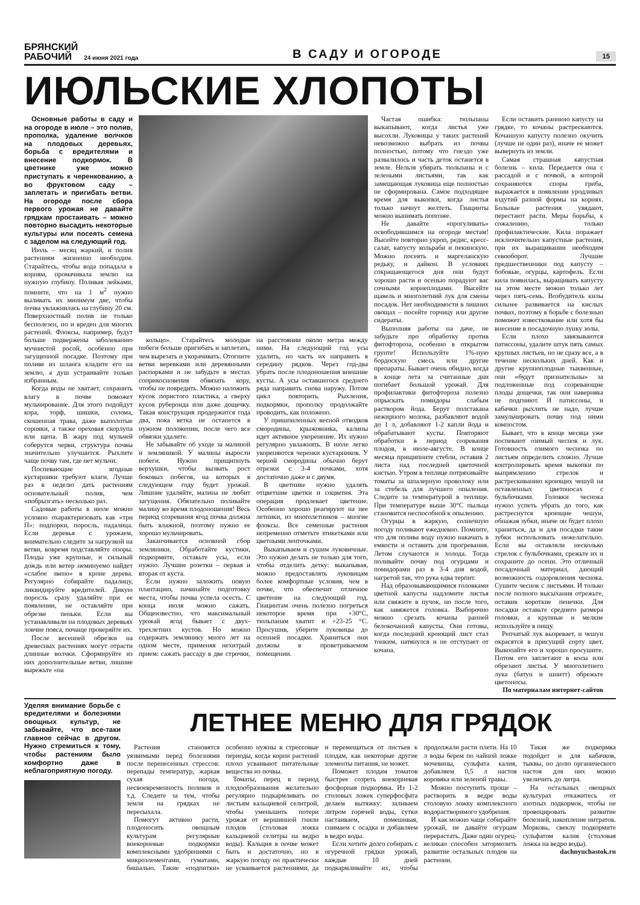БРЯНСКИЙ
РАБОЧИЙ
24 июня 2021 года
В САДУ И ОГОРОДЕ
15
ИЮЛЬСКИЕ ХЛОПОТЫ
Основные работы в саду и на огороде в июле – это полив, прополка, удаление волчков на плодовых деревьях, борьба с вредителями и внесение подкормок. В цветнике уже можно приступать к черенкованию, а во фруктовом саду – заплетать и пригибать ветви. На огороде после сбора первого урожая не давайте грядкам простаивать – можно повторно высадить некоторые культуры или посеять семена с заделом на следующий год.
Июль – месяц жаркий, и полив растениям жизненно необходим. Старайтесь, чтобы вода попадала к корням, промачивала землю на нужную глубину. Поливая лейками, помните, что на 1 м<sup>2</sup> нужно выливать их минимум две, чтобы почва увлажнилась на глубину 20 см. Поверхностный полив не только бесполезен, но и вреден для многих растений. Флоксы, например, будут больше подвержены заболеванию мучнистой росой, особенно при загущенной посадке. Поэтому при поливе из шланга кладите его на землю, а душ устраивайте только избранным.
Когда воды не хватает, сохранить влагу в почве поможет мульчирование. Для этого подойдут кора, торф, шишки, солома, скошенная трава, даже выполотые сорняки, а также ореховая скорлупа или щепа. В жару под мульчей соберутся черви, структура почвы значительно улучшится. Рыхлите чаще почву там, где нет мульчи.
Поспевающие ягодные кустарники требуют влаги. Лучше раз в неделю дать растениям основательный полив, чем «побрызгать» несколько раз.
Садовые работы в июле можно условно охарактеризовать как «три П»: подпорки, поросль, падалица. Если деревья с урожаем, внимательно следите за нагрузкой на ветви, вовремя подставляйте опоры. Плоды уже крупные, и сильный дождь или ветер неминуемо найдет «слабое звено» в кроне дерева. Регулярно собирайте падалицу, ликвидируйте вредителей. Дикую поросль сразу удаляйте при ее появлении, не оставляйте при обрезке пеньки. Если вы устанавливали на плодовых деревьях ловчие пояса, почаще проверяйте их.
После весенней обрезки на древесных растениях могут отрасти длинные волчки. Сформируйте из них дополнительные ветви, лишние вырежьте «на
кольцо». Старайтесь молодые побеги больше пригибать и заплетать, чем вырезать и укорачивать. Отогните ветви веревками или деревянными распорками и не забудьте в местах соприкосновения обвязать кору, чтобы не повредить. Можно наложить кусок пористого пластика, а сверху кусок рубероида или даже дощечку. Такая конструкция продержится года два, пока ветка не останется в нужном положении, после чего все обвязки удалите.
Не забывайте об уходе за малиной и земляникой. У малины выросли побеги. Нужно прищипнуть верхушки, чтобы вызвать рост боковых побегов, на которых в следующем году будет урожай. Лишние удаляйте, малина не любит загущения. Обязательно поливайте малину во время плодоношения! Весь период созревания ягод почва должна быть влажной, поэтому нужно ее хорошо мульчировать.
Заканчивается основной сбор земляники. Обработайте кустики, подкормите, оставьте усы, если нужно. Лучшие розетки – первая и вторая от куста.
Если нужно заложить новую плантацию, начинайте подготовку места, чтобы почва успела осесть. С конца июля можно сажать. Общеизвестно, что максимальный урожай ягод бывает с двух-трехлетних кустов. Но можно содержать землянику много лет на одном месте, применяя нехитрый прием: сажать рассаду в две строчки, на расстоянии около метра между ними. На следующий год усы удалить, но часть их направить в середину рядков. Через год-два убрать после плодоношения внешние кусты. А усы оставшегося среднего ряда направить снова наружу. Потом цикл повторить. Рыхления, подкормки, прополку продолжайте проводить, как положено.
У пришпиленных весной отводков смородины, крыжовника, калины идет активное укоренение. Их нужно регулярно увлажнять. В июле легко укореняются черенки кустарников. У черной смородины обычно берут отрезки с 3-4 почками, хотя достаточно даже и с двумя.
В цветнике нужно удалять отцветшие цветки и соцветия. Эта операция продлевает цветение. Особенно хорошо реагируют на нее летники, из многолетников – многие флоксы. Все семенные растения непременно отметьте этикетками или цветными ленточками.
Выкапываем и сушим луковичные. Это нужно делать не только для того, чтобы отделить детку: выкапывая, можно предоставлять луковицам более комфортные условия, чем в почве, что обеспечит отличное цветение на следующий год. Гиацинтам очень полезно погреться некоторое время при +30°С, тюльпанам хватит и +23-25 °С. Просушив, уберите луковицы до осенней посадки. Храниться они должны в проветриваемом помещении.
Частая ошибка: тюльпаны выкапывают, когда листья уже высохли. Луковицы у таких растений невозможно выбрать из почвы полностью, потому что гнездо уже развалилось и часть деток останется в земле. Нельзя убирать тюльпаны и с зелеными листьями, так как замещающая луковица еще полностью не сформирована. Самое подходящее время для выкопки, когда листья только начнут желтеть. Гиацинты можно вынимать попозже.
Не давайте «прогуливать» освободившимся на огороде местам! Высейте повторно укроп, редис, кресс-салат, капусту кольраби и пекинскую. Можно посеять и маргеланскую редьку, и дайкон. В условиях сокращающегося дня они будут хорошо расти и осенью порадуют вас сочными корнеплодами. Высейте щавель и многолетний лук для смены посадок. Нет необходимости в лишних овощах – посейте горчицу или другие сидераты.
Выполняя работы на даче, не забудьте про обработку против фитофтороза, особенно в открытом грунте! Используйте 1%-ную бордоскую смесь или другие препараты. Бывает очень обидно, когда в конце лета за считанные дни погибает большой урожай. Для профилактики фитофтороза полезно опрыскать помидоры слабым раствором йода. Берут полстакана нежирного молока, разбавляют водой до 1 л, добавляют 1-2 капли йода и обрабатывают кусты. Повторяют обработки в период созревания плодов, в июле-августе. В конце месяца прищипните стебли, оставив 2 листа над последней цветочной кистью. Утром в теплице потряхивайте томаты за шпалерную проволоку или за стебель для лучшего опыления. Следите за температурой в теплице. При температуре выше 30°С пыльца становится неспособной к опылению.
Огурцы в жаркую, солнечную погоду поливают ежедневно. Помните, что для полива воду нужно накачать в емкости и оставить для прогревания. Летом случаются и холода. Тогда поливайте почву под огурцами и помидорами раз в 3-4 дня водой, нагретой так, что рука едва терпит.
Над образовывающимися головками цветной капусты надломите листья или свяжите в пучок, но после того, как завяжется головка. Выборочно можно срезать кочаны ранней белокочанной капусты. Они готовы, когда последний кроющий лист стал тонким, натянулся и не отступает от кочана.
Если оставить раннюю капусту на грядке, то кочаны растрескаются. Кочанную капусту полезно окучить (лучше не один раз), иначе ее может вывернуть из земли.
Самая страшная капустная болезнь – кила. Передается она с рассадой и с почвой, в которой сохраняются споры гриба, выражается в появлении уродливых вздутий разной формы на корнях. Больные растения увядают, перестают расти. Меры борьбы, к сожалению, только профилактические. Кила поражает исключительно капустные растения, при их выращивании необходим севооборот. Лучшие предшественники под капусту – бобовые, огурцы, картофель. Если кила появилась, выращивать капусту на этом месте можно только лет через пять-семь. Возбудитель килы сильнее развивается на кислых почвах, поэтому в борьбе с болезнью поможет известкование или хотя бы внесение в посадочную лунку золы.
Если плохо завязываются патиссоны, удалите штук пять самых крупных листьев, но не сразу все, а в течение нескольких дней. Как и другие крупноплодные тыквенные, они «будут признательны» за подложенные под созревающие плоды дощечки, так они наверняка не подгниют. И патиссоны, и кабачки рыхлить не надо, лучше замульчировать почву под ними компостом.
Бывает, что в конце месяца уже поспевают озимый чеснок и лук. Готовность озимого чеснока по листьям определить сложно. Лучше контролировать время выкопки по выпрямлению стрелок и растрескиванию кроющих чешуй на оставленных цветоносах с бульбочками. Головки чеснока нужно успеть убрать до того, как растреснутся кроющие чешуи, обнажая зубки, иначе он будет плохо храниться, да и для посадки такие зубки использовать нежелательно. Если вы оставляли несколько стрелок с бульбочками, срежьте их и сохраните до осени. Это отличный посадочный материал, дающий возможность оздоровления чеснока. Сушите чеснок с листьями. И только после полного высыхания отрежьте, оставив короткие пенечки. Для посадки оставьте среднего размера головки, а крупные и мелкие используйте в пищу.
Репчатый лук вызревает, и чешуи окрасятся в присущий сорту цвет. Выкопайте его и хорошо просушите. Потом его заплетают в косы или обрезают листья. У многолетнего лука (батун и шнитт) обрежьте цветоносы.
По материалам интернет-сайтов
Уделяя внимание борьбе с вредителями и болезнями овощных культур, не забывайте, что все-таки главное сейчас в другом. Нужно стремиться к тому, чтобы растениям было комфортно даже в неблагоприятную погоду.
ЛЕТНЕЕ МЕНЮ ДЛЯ ГРЯДОК
Растения становятся уязвимыми перед болезнями после перенесенных стрессов: перепады температур, жаркая сухая погода, несвоевременность поливов и т.д. Следите за тем, чтобы земля на грядках не пересыхала.
Помогут активно расти, плодоносить овощным культурам регулярные внекорневые подкормки комплексными удобрениями с микроэлементами, гуматами, бишалью. Такие «подпитки» особенно нужны в стрессовые периоды, когда корни растений плохо усваивают питательные вещества из почвы.
Томаты, перец в период плодообразования желательно регулярно подкармливать по листьям кальциевой селитрой, чтобы уменьшить потери урожая от вершинной гнили плодов (столовая ложка кальциевой селитры на ведро воды). Кальция в почве может быть и достаточно, но в жаркую погоду он практически не усваивается растениями, да и перемещаться от листьев к плодам, как некоторые другие элементы питания, не может.
Поможет плодам томатов быстрее созреть внекорневая фосфорная подкормка. Из 1-2 столовых ложек суперфосфата делаем вытяжку: заливаем литром горячей воды, сутки настаиваем, помешивая, снимаем с осадка и добавляем в ведро воды.
Если хотите долго собирать с огуречной грядки урожай, каждые 10 дней подкармливайте их, чтобы продолжали расти плети. На 10 л воды берем по чайной ложке мочевины, сульфата калия, добавляем 0,5 л настоя коровяка или зеленой травы.
Можно поступить проще – растворить в ведре воды столовую ложку комплексного водорастворимого удобрения.
И как можно чаще собирайте урожай, не давайте огурцам перерастать. Даже один огурец-великан способен затормозить развитие остальных плодов на растении.
Такая же подкормка подойдет и для кабачков, тыквы, но долю органического настоя для них можно увеличить до литра.
На остальных овощных культурах откажитесь от азотных подкормок, чтобы не провоцировать развитие болезней, накопление нитратов. Морковь, свеклу подкормите сульфатом калия (столовая ложка на ведро воды).
dachnyuchastok.ru